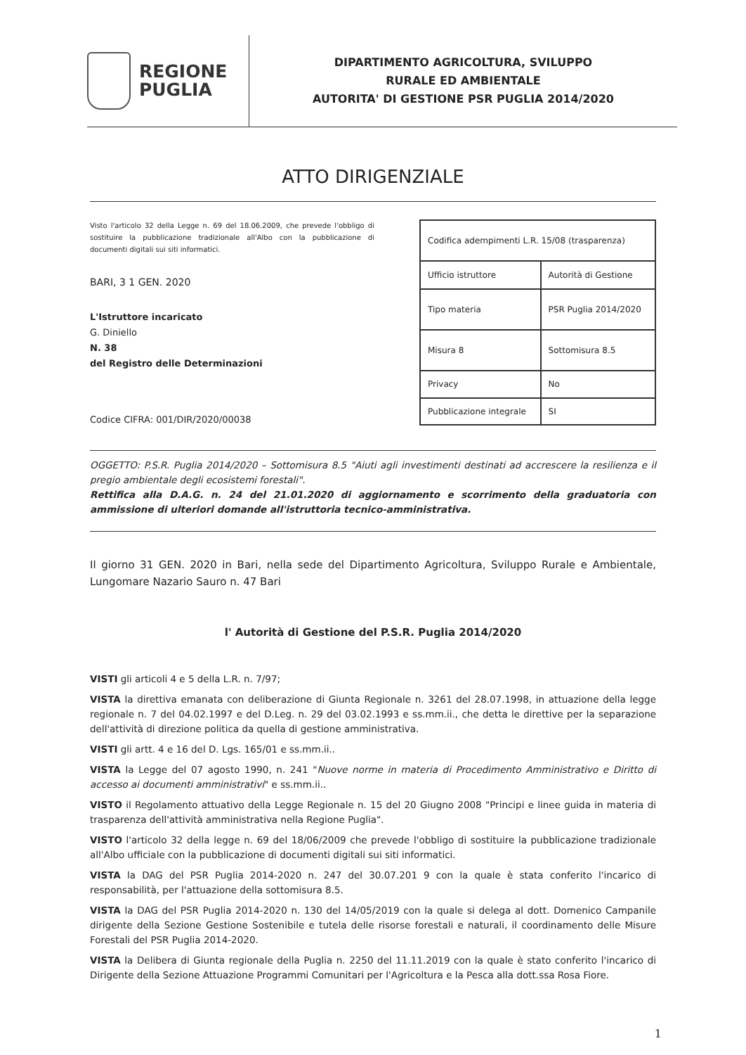REGIONE
PUGLIA
DIPARTIMENTO AGRICOLTURA, SVILUPPO
RURALE ED AMBIENTALE
AUTORITA' DI GESTIONE PSR PUGLIA 2014/2020
ATTO DIRIGENZIALE
Visto l'articolo 32 della Legge n. 69 del 18.06.2009, che prevede l'obbligo di sostituire la pubblicazione tradizionale all'Albo con la pubblicazione di documenti digitali sui siti informatici.
BARI, 3 1 GEN. 2020
L'Istruttore incaricato
G. Diniello
N. 38
del Registro delle Determinazioni
Codice CIFRA: 001/DIR/2020/00038
| Codifica adempimenti L.R. 15/08 (trasparenza) | |
| Ufficio istruttore | Autorità di Gestione |
| Tipo materia | PSR Puglia 2014/2020 |
| Misura 8 | Sottomisura 8.5 |
| Privacy | No |
| Pubblicazione integrale | SI |
OGGETTO: P.S.R. Puglia 2014/2020 – Sottomisura 8.5 "Aiuti agli investimenti destinati ad accrescere la resilienza e il pregio ambientale degli ecosistemi forestali".
Rettifica alla D.A.G. n. 24 del 21.01.2020 di aggiornamento e scorrimento della graduatoria con ammissione di ulteriori domande all'istruttoria tecnico-amministrativa.
Il giorno 31 GEN. 2020 in Bari, nella sede del Dipartimento Agricoltura, Sviluppo Rurale e Ambientale, Lungomare Nazario Sauro n. 47 Bari
l' Autorità di Gestione del P.S.R. Puglia 2014/2020
VISTI gli articoli 4 e 5 della L.R. n. 7/97;
VISTA la direttiva emanata con deliberazione di Giunta Regionale n. 3261 del 28.07.1998, in attuazione della legge regionale n. 7 del 04.02.1997 e del D.Leg. n. 29 del 03.02.1993 e ss.mm.ii., che detta le direttive per la separazione dell'attività di direzione politica da quella di gestione amministrativa.
VISTI gli artt. 4 e 16 del D. Lgs. 165/01 e ss.mm.ii..
VISTA la Legge del 07 agosto 1990, n. 241 "Nuove norme in materia di Procedimento Amministrativo e Diritto di accesso ai documenti amministrativi" e ss.mm.ii..
VISTO il Regolamento attuativo della Legge Regionale n. 15 del 20 Giugno 2008 "Principi e linee guida in materia di trasparenza dell'attività amministrativa nella Regione Puglia".
VISTO l'articolo 32 della legge n. 69 del 18/06/2009 che prevede l'obbligo di sostituire la pubblicazione tradizionale all'Albo ufficiale con la pubblicazione di documenti digitali sui siti informatici.
VISTA la DAG del PSR Puglia 2014-2020 n. 247 del 30.07.201 9 con la quale è stata conferito l'incarico di responsabilità, per l'attuazione della sottomisura 8.5.
VISTA la DAG del PSR Puglia 2014-2020 n. 130 del 14/05/2019 con la quale si delega al dott. Domenico Campanile dirigente della Sezione Gestione Sostenibile e tutela delle risorse forestali e naturali, il coordinamento delle Misure Forestali del PSR Puglia 2014-2020.
VISTA la Delibera di Giunta regionale della Puglia n. 2250 del 11.11.2019 con la quale è stato conferito l'incarico di Dirigente della Sezione Attuazione Programmi Comunitari per l'Agricoltura e la Pesca alla dott.ssa Rosa Fiore.
1